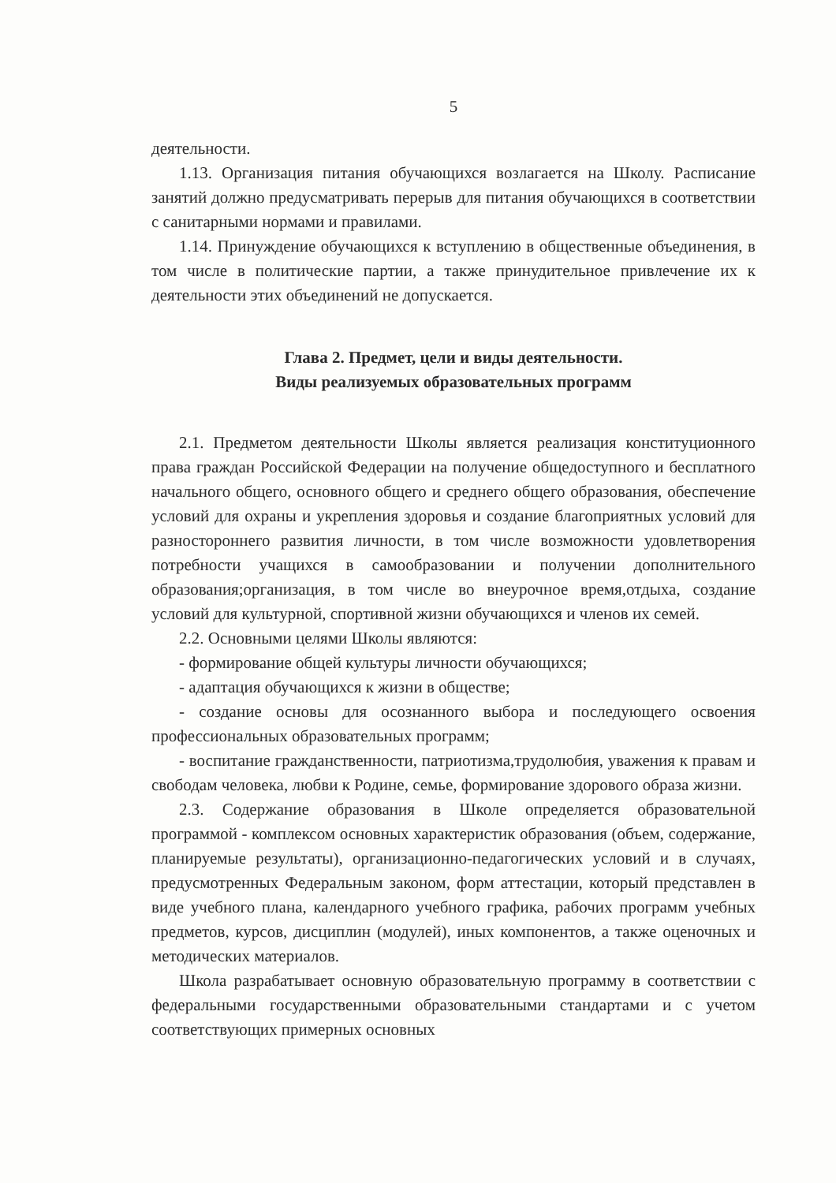5
деятельности.
1.13. Организация питания обучающихся возлагается на Школу. Расписание занятий должно предусматривать перерыв для питания обучающихся в соответствии с санитарными нормами и правилами.
1.14. Принуждение обучающихся к вступлению в общественные объединения, в том числе в политические партии, а также принудительное привлечение их к деятельности этих объединений не допускается.
Глава 2. Предмет, цели и виды деятельности.
Виды реализуемых образовательных программ
2.1. Предметом деятельности Школы является реализация конституционного права граждан Российской Федерации на получение общедоступного и бесплатного начального общего, основного общего и среднего общего образования, обеспечение условий для охраны и укрепления здоровья и создание благоприятных условий для разностороннего развития личности, в том числе возможности удовлетворения потребности учащихся в самообразовании и получении дополнительного образования;организация, в том числе во внеурочное время,отдыха, создание условий для культурной, спортивной жизни обучающихся и членов их семей.
2.2. Основными целями Школы являются:
- формирование общей культуры личности обучающихся;
- адаптация обучающихся к жизни в обществе;
- создание основы для осознанного выбора и последующего освоения профессиональных образовательных программ;
- воспитание гражданственности, патриотизма,трудолюбия, уважения к правам и свободам человека, любви к Родине, семье, формирование здорового образа жизни.
2.3. Содержание образования в Школе определяется образовательной программой - комплексом основных характеристик образования (объем, содержание, планируемые результаты), организационно-педагогических условий и в случаях, предусмотренных Федеральным законом, форм аттестации, который представлен в виде учебного плана, календарного учебного графика, рабочих программ учебных предметов, курсов, дисциплин (модулей), иных компонентов, а также оценочных и методических материалов.
Школа разрабатывает основную образовательную программу в соответствии с федеральными государственными образовательными стандартами и с учетом соответствующих примерных основных